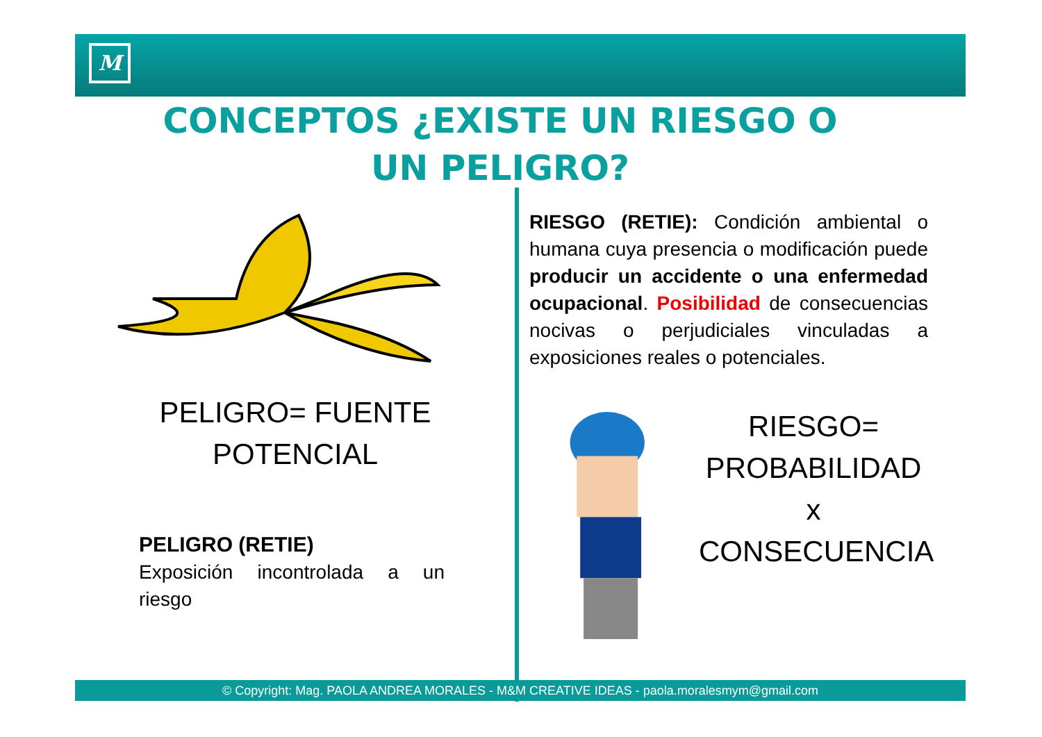M
CONCEPTOS ¿EXISTE UN RIESGO O UN PELIGRO?
PELIGRO= FUENTE
POTENCIAL
PELIGRO (RETIE)
Exposición incontrolada a un riesgo
RIESGO (RETIE): Condición ambiental o humana cuya presencia o modificación puede producir un accidente o una enfermedad ocupacional. Posibilidad de consecuencias nocivas o perjudiciales vinculadas a exposiciones reales o potenciales.
RIESGO=
PROBABILIDAD x
CONSECUENCIA
© Copyright: Mag. PAOLA ANDREA MORALES - M&M CREATIVE IDEAS - paola.moralesmym@gmail.com